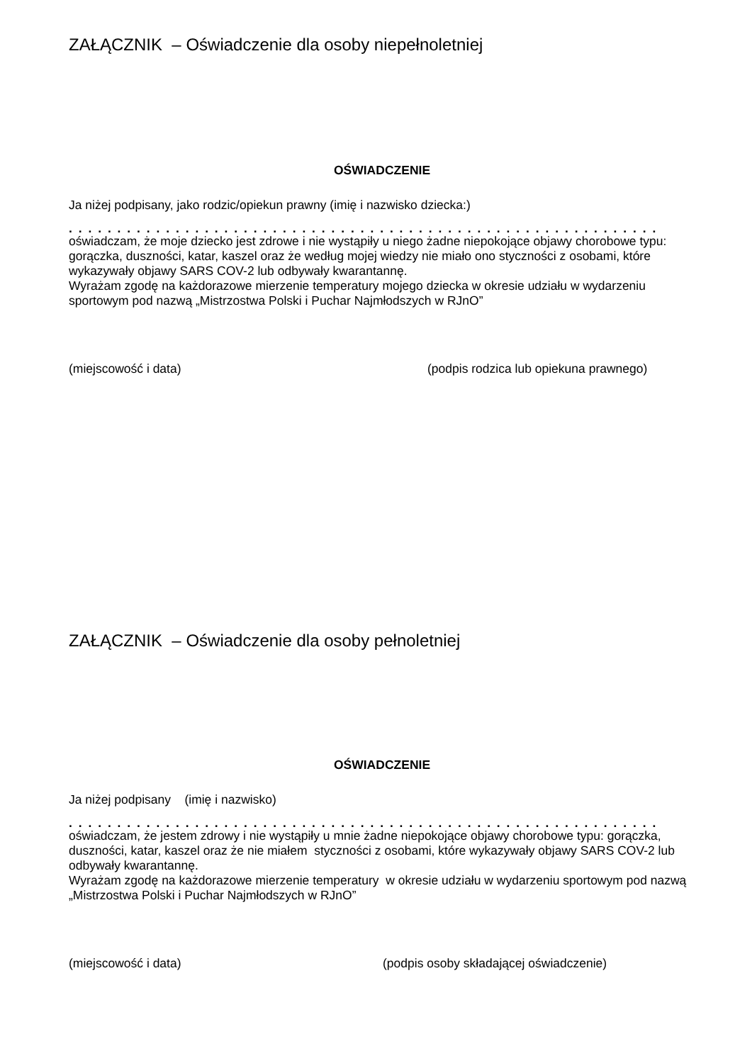ZAŁĄCZNIK – Oświadczenie dla osoby niepełnoletniej
OŚWIADCZENIE
Ja niżej podpisany, jako rodzic/opiekun prawny (imię i nazwisko dziecka:)
. . . . . . . . . . . . . . . . . . . . . . . . . . . . . . . . . . . . . . . . . . . . . . . . . . . . . . . . . . . . .
oświadczam, że moje dziecko jest zdrowe i nie wystąpiły u niego żadne niepokojące objawy chorobowe typu: gorączka, duszności, katar, kaszel oraz że według mojej wiedzy nie miało ono styczności z osobami, które wykazywały objawy SARS COV-2 lub odbywały kwarantannę.
Wyrażam zgodę na każdorazowe mierzenie temperatury mojego dziecka w okresie udziału w wydarzeniu sportowym pod nazwą „Mistrzostwa Polski i Puchar Najmłodszych w RJnO”
(miejscowość i data) (podpis rodzica lub opiekuna prawnego)
ZAŁĄCZNIK – Oświadczenie dla osoby pełnoletniej
OŚWIADCZENIE
Ja niżej podpisany (imię i nazwisko)
. . . . . . . . . . . . . . . . . . . . . . . . . . . . . . . . . . . . . . . . . . . . . . . . . . . . . . . . . . . . .
oświadczam, że jestem zdrowy i nie wystąpiły u mnie żadne niepokojące objawy chorobowe typu: gorączka, duszności, katar, kaszel oraz że nie miałem styczności z osobami, które wykazywały objawy SARS COV-2 lub odbywały kwarantannę.
Wyrażam zgodę na każdorazowe mierzenie temperatury w okresie udziału w wydarzeniu sportowym pod nazwą „Mistrzostwa Polski i Puchar Najmłodszych w RJnO”
(miejscowość i data) (podpis osoby składającej oświadczenie)